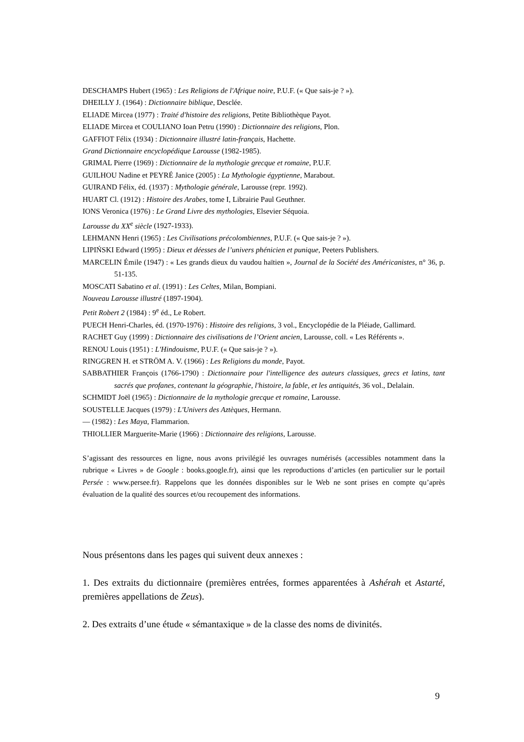DESCHAMPS Hubert (1965) : Les Religions de l'Afrique noire, P.U.F. (« Que sais-je ? »).
DHEILLY J. (1964) : Dictionnaire biblique, Desclée.
ELIADE Mircea (1977) : Traité d'histoire des religions, Petite Bibliothèque Payot.
ELIADE Mircea et COULIANO Ioan Petru (1990) : Dictionnaire des religions, Plon.
GAFFIOT Félix (1934) : Dictionnaire illustré latin-français, Hachette.
Grand Dictionnaire encyclopédique Larousse (1982-1985).
GRIMAL Pierre (1969) : Dictionnaire de la mythologie grecque et romaine, P.U.F.
GUILHOU Nadine et PEYRÉ Janice (2005) : La Mythologie égyptienne, Marabout.
GUIRAND Félix, éd. (1937) : Mythologie générale, Larousse (repr. 1992).
HUART Cl. (1912) : Histoire des Arabes, tome I, Librairie Paul Geuthner.
IONS Veronica (1976) : Le Grand Livre des mythologies, Elsevier Séquoia.
Larousse du XX<sup>e</sup> siècle (1927-1933).
LEHMANN Henri (1965) : Les Civilisations précolombiennes, P.U.F. (« Que sais-je ? »).
LIPIŃSKI Edward (1995) : Dieux et déesses de l’univers phénicien et punique, Peeters Publishers.
MARCELIN Émile (1947) : « Les grands dieux du vaudou haïtien », Journal de la Société des Américanistes, n° 36, p. 51-135.
MOSCATI Sabatino et al. (1991) : Les Celtes, Milan, Bompiani.
Nouveau Larousse illustré (1897-1904).
Petit Robert 2 (1984) : 9<sup>e</sup> éd., Le Robert.
PUECH Henri-Charles, éd. (1970-1976) : Histoire des religions, 3 vol., Encyclopédie de la Pléiade, Gallimard.
RACHET Guy (1999) : Dictionnaire des civilisations de l’Orient ancien, Larousse, coll. « Les Référents ».
RENOU Louis (1951) : L'Hindouisme, P.U.F. (« Que sais-je ? »).
RINGGREN H. et STRÖM A. V. (1966) : Les Religions du monde, Payot.
SABBATHIER François (1766-1790) : Dictionnaire pour l'intelligence des auteurs classiques, grecs et latins, tant sacrés que profanes, contenant la géographie, l'histoire, la fable, et les antiquités, 36 vol., Delalain.
SCHMIDT Joël (1965) : Dictionnaire de la mythologie grecque et romaine, Larousse.
SOUSTELLE Jacques (1979) : L'Univers des Aztèques, Hermann.
— (1982) : Les Maya, Flammarion.
THIOLLIER Marguerite-Marie (1966) : Dictionnaire des religions, Larousse.
S’agissant des ressources en ligne, nous avons privilégié les ouvrages numérisés (accessibles notamment dans la rubrique « Livres » de Google : books.google.fr), ainsi que les reproductions d’articles (en particulier sur le portail Persée : www.persee.fr). Rappelons que les données disponibles sur le Web ne sont prises en compte qu’après évaluation de la qualité des sources et/ou recoupement des informations.
Nous présentons dans les pages qui suivent deux annexes :
1. Des extraits du dictionnaire (premières entrées, formes apparentées à Ashérah et Astarté, premières appellations de Zeus).
2. Des extraits d’une étude « sémantaxique » de la classe des noms de divinités.
9